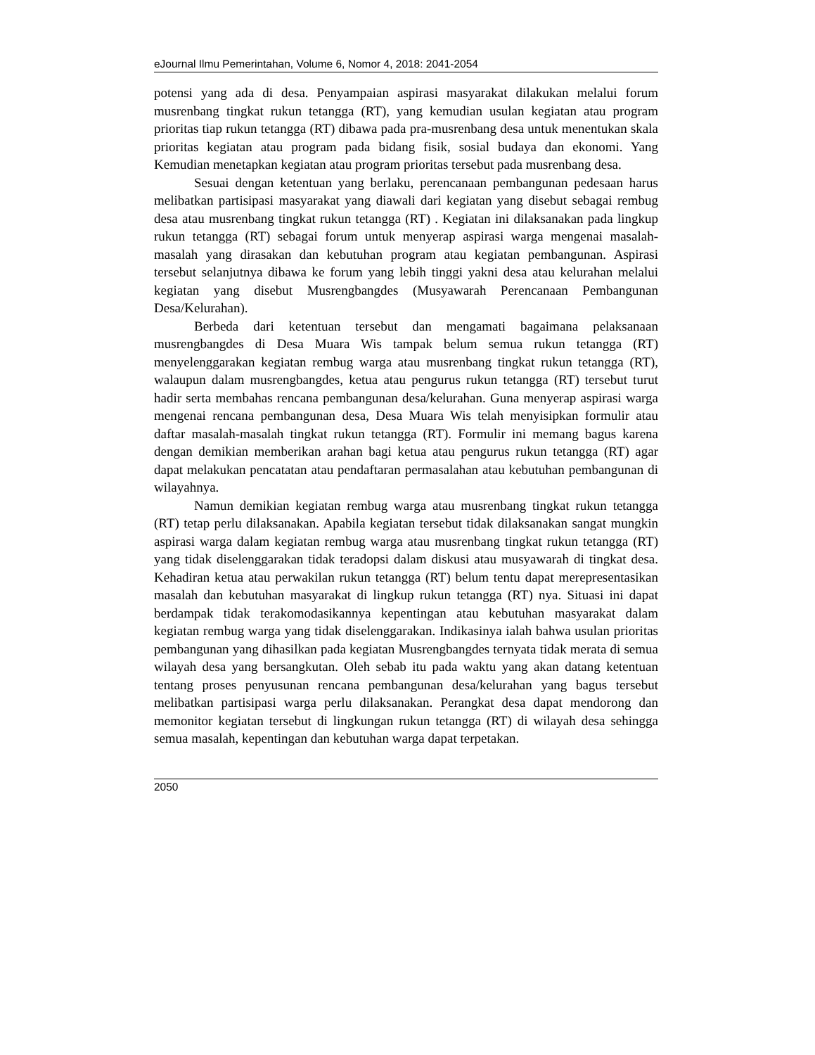eJournal Ilmu Pemerintahan, Volume 6, Nomor 4, 2018: 2041-2054
potensi yang ada di desa. Penyampaian aspirasi masyarakat dilakukan melalui forum musrenbang tingkat rukun tetangga (RT), yang kemudian usulan kegiatan atau program prioritas tiap rukun tetangga (RT) dibawa pada pra-musrenbang desa untuk menentukan skala prioritas kegiatan atau program pada bidang fisik, sosial budaya dan ekonomi. Yang Kemudian menetapkan kegiatan atau program prioritas tersebut pada musrenbang desa.
Sesuai dengan ketentuan yang berlaku, perencanaan pembangunan pedesaan harus melibatkan partisipasi masyarakat yang diawali dari kegiatan yang disebut sebagai rembug desa atau musrenbang tingkat rukun tetangga (RT) . Kegiatan ini dilaksanakan pada lingkup rukun tetangga (RT) sebagai forum untuk menyerap aspirasi warga mengenai masalah-masalah yang dirasakan dan kebutuhan program atau kegiatan pembangunan. Aspirasi tersebut selanjutnya dibawa ke forum yang lebih tinggi yakni desa atau kelurahan melalui kegiatan yang disebut Musrengbangdes (Musyawarah Perencanaan Pembangunan Desa/Kelurahan).
Berbeda dari ketentuan tersebut dan mengamati bagaimana pelaksanaan musrengbangdes di Desa Muara Wis tampak belum semua rukun tetangga (RT) menyelenggarakan kegiatan rembug warga atau musrenbang tingkat rukun tetangga (RT), walaupun dalam musrengbangdes, ketua atau pengurus rukun tetangga (RT) tersebut turut hadir serta membahas rencana pembangunan desa/kelurahan. Guna menyerap aspirasi warga mengenai rencana pembangunan desa, Desa Muara Wis telah menyisipkan formulir atau daftar masalah-masalah tingkat rukun tetangga (RT). Formulir ini memang bagus karena dengan demikian memberikan arahan bagi ketua atau pengurus rukun tetangga (RT) agar dapat melakukan pencatatan atau pendaftaran permasalahan atau kebutuhan pembangunan di wilayahnya.
Namun demikian kegiatan rembug warga atau musrenbang tingkat rukun tetangga (RT) tetap perlu dilaksanakan. Apabila kegiatan tersebut tidak dilaksanakan sangat mungkin aspirasi warga dalam kegiatan rembug warga atau musrenbang tingkat rukun tetangga (RT) yang tidak diselenggarakan tidak teradopsi dalam diskusi atau musyawarah di tingkat desa. Kehadiran ketua atau perwakilan rukun tetangga (RT) belum tentu dapat merepresentasikan masalah dan kebutuhan masyarakat di lingkup rukun tetangga (RT) nya. Situasi ini dapat berdampak tidak terakomodasikannya kepentingan atau kebutuhan masyarakat dalam kegiatan rembug warga yang tidak diselenggarakan. Indikasinya ialah bahwa usulan prioritas pembangunan yang dihasilkan pada kegiatan Musrengbangdes ternyata tidak merata di semua wilayah desa yang bersangkutan. Oleh sebab itu pada waktu yang akan datang ketentuan tentang proses penyusunan rencana pembangunan desa/kelurahan yang bagus tersebut melibatkan partisipasi warga perlu dilaksanakan. Perangkat desa dapat mendorong dan memonitor kegiatan tersebut di lingkungan rukun tetangga (RT) di wilayah desa sehingga semua masalah, kepentingan dan kebutuhan warga dapat terpetakan.
2050